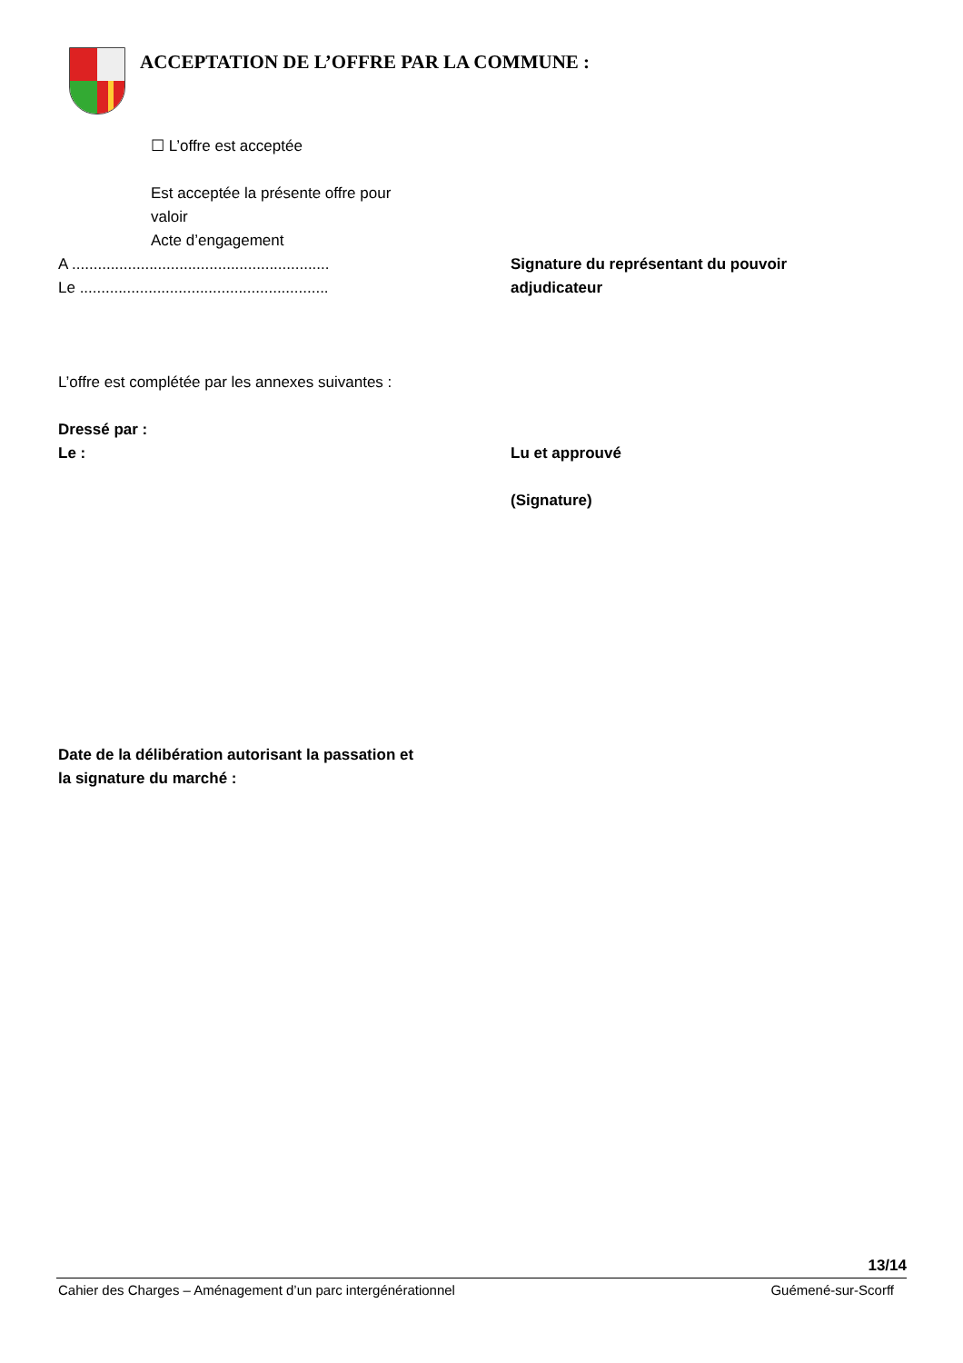ACCEPTATION DE L’OFFRE PAR LA COMMUNE :
☐ L’offre est acceptée
Est acceptée la présente offre pour
valoir
Acte d’engagement
A ............................................................
Le ..........................................................
Signature du représentant du pouvoir
adjudicateur
L’offre est complétée par les annexes suivantes :
Dressé par :
Le :
Lu et approuvé
(Signature)
Date de la délibération autorisant la passation et
la signature du marché :
13/14
Cahier des Charges – Aménagement d’un parc intergénérationnel Guémené-sur-Scorff